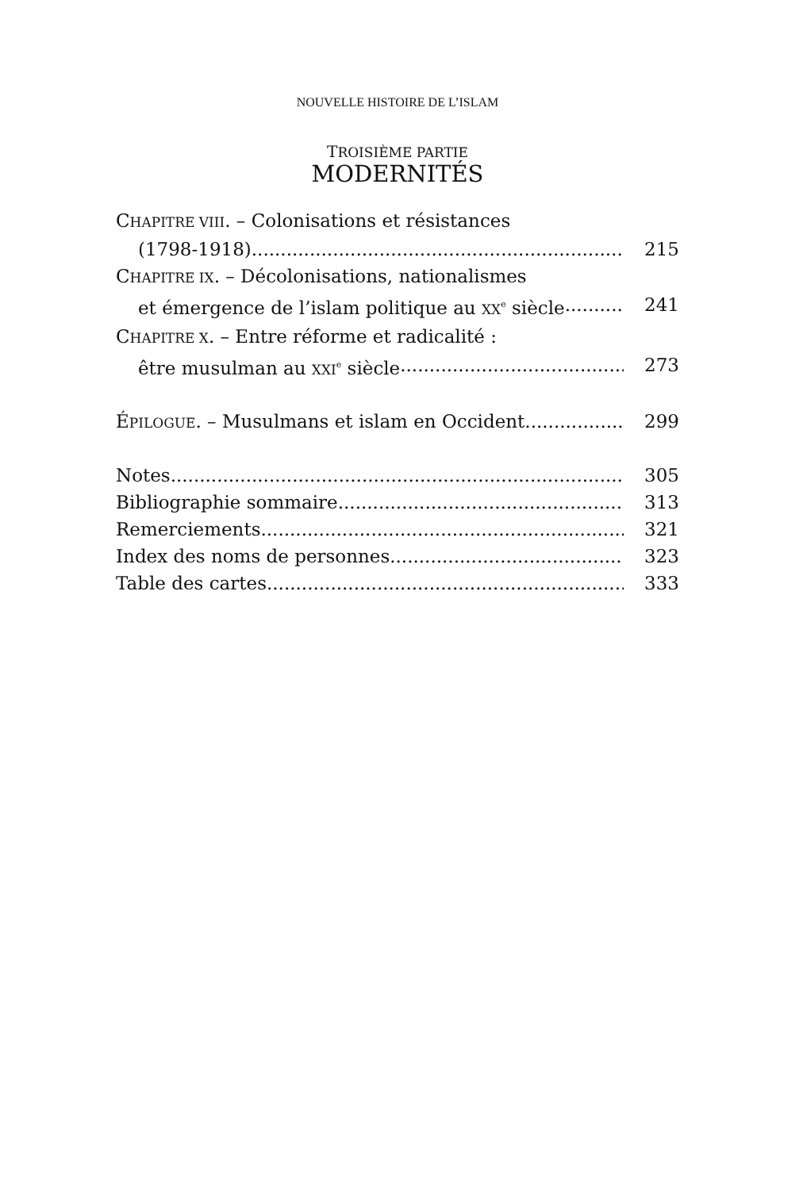NOUVELLE HISTOIRE DE L’ISLAM
TROISIÈME PARTIE
MODERNITÉS
CHAPITRE VIII. – Colonisations et résistances
(1798-1918) 215
CHAPITRE IX. – Décolonisations, nationalismes
et émergence de l’islam politique au XX<sup>e</sup> siècle 241
CHAPITRE X. – Entre réforme et radicalité :
être musulman au XXI<sup>e</sup> siècle 273
ÉPILOGUE. – Musulmans et islam en Occident 299
Notes 305
Bibliographie sommaire 313
Remerciements 321
Index des noms de personnes 323
Table des cartes 333